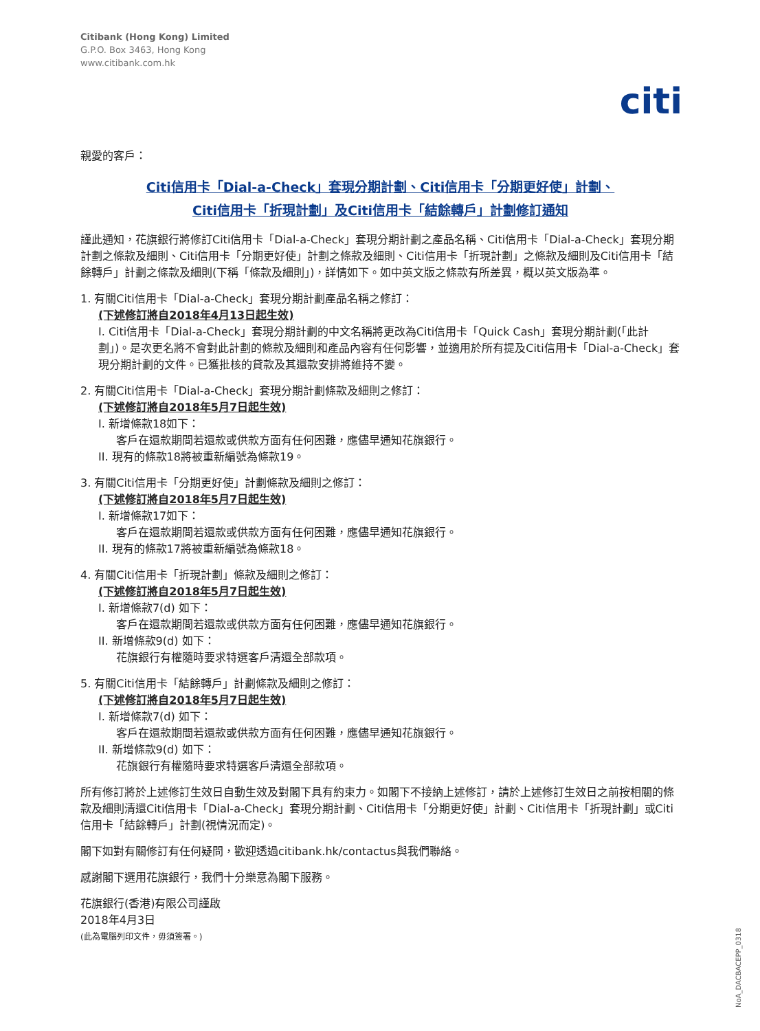Citibank (Hong Kong) Limited
G.P.O. Box 3463, Hong Kong
www.citibank.com.hk
citi
親愛的客戶：
Citi信用卡「Dial-a-Check」套現分期計劃、Citi信用卡「分期更好使」計劃、
Citi信用卡「折現計劃」及Citi信用卡「結餘轉戶」計劃修訂通知
謹此通知，花旗銀行將修訂Citi信用卡「Dial-a-Check」套現分期計劃之產品名稱、Citi信用卡「Dial-a-Check」套現分期計劃之條款及細則、Citi信用卡「分期更好使」計劃之條款及細則、Citi信用卡「折現計劃」之條款及細則及Citi信用卡「結餘轉戶」計劃之條款及細則(下稱「條款及細則」)，詳情如下。如中英文版之條款有所差異，概以英文版為準。
1. 有關Citi信用卡「Dial-a-Check」套現分期計劃產品名稱之修訂：
(下述修訂將自2018年4月13日起生效)
I. Citi信用卡「Dial-a-Check」套現分期計劃的中文名稱將更改為Citi信用卡「Quick Cash」套現分期計劃(「此計劃」)。是次更名將不會對此計劃的條款及細則和產品內容有任何影響，並適用於所有提及Citi信用卡「Dial-a-Check」套現分期計劃的文件。已獲批核的貸款及其還款安排將維持不變。
2. 有關Citi信用卡「Dial-a-Check」套現分期計劃條款及細則之修訂：
(下述修訂將自2018年5月7日起生效)
I. 新增條款18如下：
客戶在還款期間若還款或供款方面有任何困難，應儘早通知花旗銀行。
II. 現有的條款18將被重新編號為條款19。
3. 有關Citi信用卡「分期更好使」計劃條款及細則之修訂：
(下述修訂將自2018年5月7日起生效)
I. 新增條款17如下：
客戶在還款期間若還款或供款方面有任何困難，應儘早通知花旗銀行。
II. 現有的條款17將被重新編號為條款18。
4. 有關Citi信用卡「折現計劃」條款及細則之修訂：
(下述修訂將自2018年5月7日起生效)
I. 新增條款7(d) 如下：
客戶在還款期間若還款或供款方面有任何困難，應儘早通知花旗銀行。
II. 新增條款9(d) 如下：
花旗銀行有權隨時要求特選客戶清還全部款項。
5. 有關Citi信用卡「結餘轉戶」計劃條款及細則之修訂：
(下述修訂將自2018年5月7日起生效)
I. 新增條款7(d) 如下：
客戶在還款期間若還款或供款方面有任何困難，應儘早通知花旗銀行。
II. 新增條款9(d) 如下：
花旗銀行有權隨時要求特選客戶清還全部款項。
所有修訂將於上述修訂生效日自動生效及對閣下具有約束力。如閣下不接納上述修訂，請於上述修訂生效日之前按相關的條款及細則清還Citi信用卡「Dial-a-Check」套現分期計劃、Citi信用卡「分期更好使」計劃、Citi信用卡「折現計劃」或Citi信用卡「結餘轉戶」計劃(視情況而定)。
閣下如對有關修訂有任何疑問，歡迎透過citibank.hk/contactus與我們聯絡。
感謝閣下選用花旗銀行，我們十分樂意為閣下服務。
花旗銀行(香港)有限公司謹啟
2018年4月3日
(此為電腦列印文件，毋須簽署。)
NoA_DACBACEPP_0318